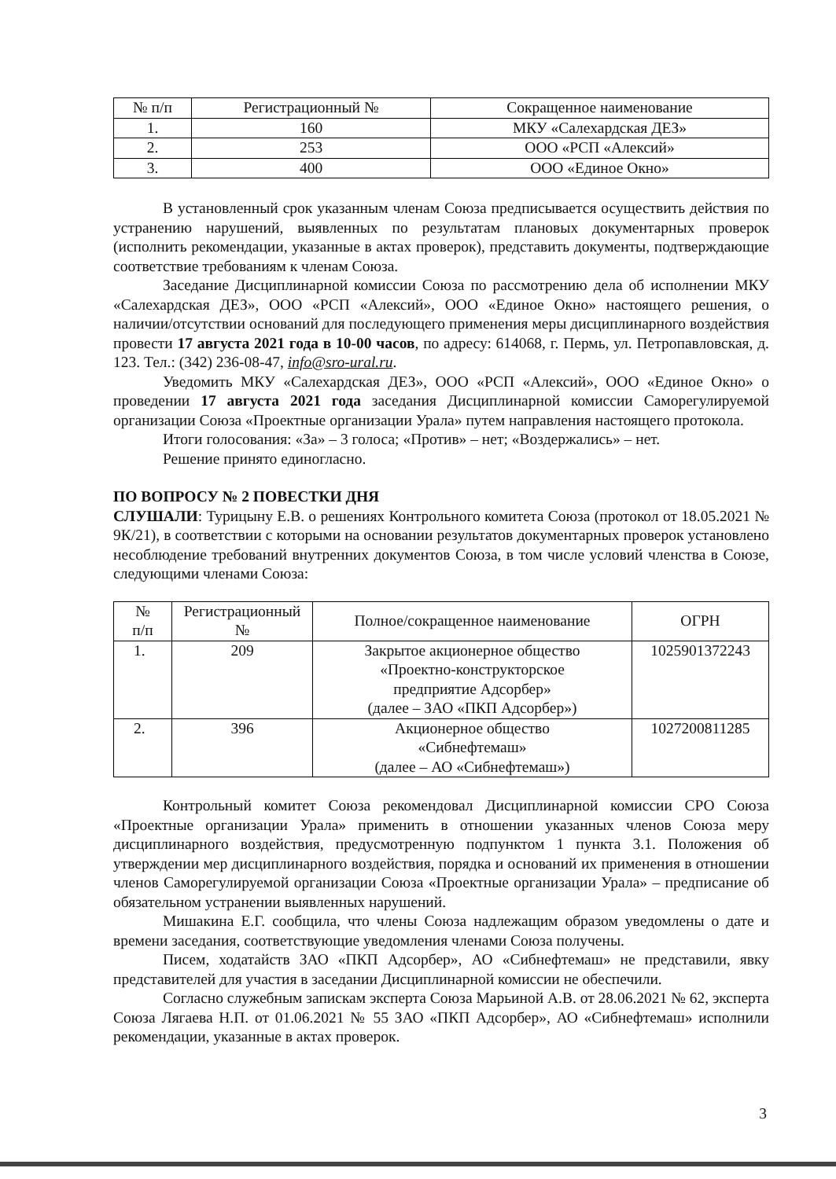| № п/п | Регистрационный № | Сокращенное наименование |
| --- | --- | --- |
| 1. | 160 | МКУ «Салехардская ДЕЗ» |
| 2. | 253 | ООО «РСП «Алексий» |
| 3. | 400 | ООО «Единое Окно» |
В установленный срок указанным членам Союза предписывается осуществить действия по устранению нарушений, выявленных по результатам плановых документарных проверок (исполнить рекомендации, указанные в актах проверок), представить документы, подтверждающие соответствие требованиям к членам Союза.
Заседание Дисциплинарной комиссии Союза по рассмотрению дела об исполнении МКУ «Салехардская ДЕЗ», ООО «РСП «Алексий», ООО «Единое Окно» настоящего решения, о наличии/отсутствии оснований для последующего применения меры дисциплинарного воздействия провести 17 августа 2021 года в 10-00 часов, по адресу: 614068, г. Пермь, ул. Петропавловская, д. 123. Тел.: (342) 236-08-47, info@sro-ural.ru.
Уведомить МКУ «Салехардская ДЕЗ», ООО «РСП «Алексий», ООО «Единое Окно» о проведении 17 августа 2021 года заседания Дисциплинарной комиссии Саморегулируемой организации Союза «Проектные организации Урала» путем направления настоящего протокола.
Итоги голосования: «За» – 3 голоса; «Против» – нет; «Воздержались» – нет.
Решение принято единогласно.
ПО ВОПРОСУ № 2 ПОВЕСТКИ ДНЯ
СЛУШАЛИ: Турицыну Е.В. о решениях Контрольного комитета Союза (протокол от 18.05.2021 № 9К/21), в соответствии с которыми на основании результатов документарных проверок установлено несоблюдение требований внутренних документов Союза, в том числе условий членства в Союзе, следующими членами Союза:
| № п/п | Регистрационный № | Полное/сокращенное наименование | ОГРН |
| --- | --- | --- | --- |
| 1. | 209 | Закрытое акционерное общество «Проектно-конструкторское предприятие Адсорбер» (далее – ЗАО «ПКП Адсорбер») | 1025901372243 |
| 2. | 396 | Акционерное общество «Сибнефтемаш» (далее – АО «Сибнефтемаш») | 1027200811285 |
Контрольный комитет Союза рекомендовал Дисциплинарной комиссии СРО Союза «Проектные организации Урала» применить в отношении указанных членов Союза меру дисциплинарного воздействия, предусмотренную подпунктом 1 пункта 3.1. Положения об утверждении мер дисциплинарного воздействия, порядка и оснований их применения в отношении членов Саморегулируемой организации Союза «Проектные организации Урала» – предписание об обязательном устранении выявленных нарушений.
Мишакина Е.Г. сообщила, что члены Союза надлежащим образом уведомлены о дате и времени заседания, соответствующие уведомления членами Союза получены.
Писем, ходатайств ЗАО «ПКП Адсорбер», АО «Сибнефтемаш» не представили, явку представителей для участия в заседании Дисциплинарной комиссии не обеспечили.
Согласно служебным запискам эксперта Союза Марьиной А.В. от 28.06.2021 № 62, эксперта Союза Лягаева Н.П. от 01.06.2021 № 55 ЗАО «ПКП Адсорбер», АО «Сибнефтемаш» исполнили рекомендации, указанные в актах проверок.
3